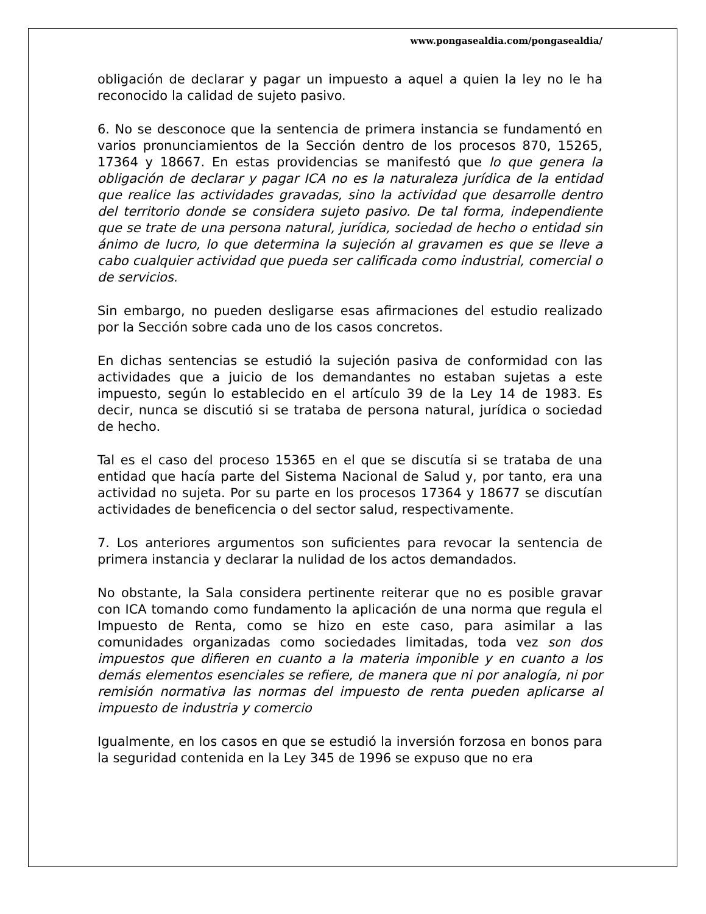www.pongasealdia.com/pongasealdia/
obligación de declarar y pagar un impuesto a aquel a quien la ley no le ha reconocido la calidad de sujeto pasivo.
6. No se desconoce que la sentencia de primera instancia se fundamentó en varios pronunciamientos de la Sección dentro de los procesos 870, 15265, 17364 y 18667. En estas providencias se manifestó que lo que genera la obligación de declarar y pagar ICA no es la naturaleza jurídica de la entidad que realice las actividades gravadas, sino la actividad que desarrolle dentro del territorio donde se considera sujeto pasivo. De tal forma, independiente que se trate de una persona natural, jurídica, sociedad de hecho o entidad sin ánimo de lucro, lo que determina la sujeción al gravamen es que se lleve a cabo cualquier actividad que pueda ser calificada como industrial, comercial o de servicios.
Sin embargo, no pueden desligarse esas afirmaciones del estudio realizado por la Sección sobre cada uno de los casos concretos.
En dichas sentencias se estudió la sujeción pasiva de conformidad con las actividades que a juicio de los demandantes no estaban sujetas a este impuesto, según lo establecido en el artículo 39 de la Ley 14 de 1983. Es decir, nunca se discutió si se trataba de persona natural, jurídica o sociedad de hecho.
Tal es el caso del proceso 15365 en el que se discutía si se trataba de una entidad que hacía parte del Sistema Nacional de Salud y, por tanto, era una actividad no sujeta. Por su parte en los procesos 17364 y 18677 se discutían actividades de beneficencia o del sector salud, respectivamente.
7. Los anteriores argumentos son suficientes para revocar la sentencia de primera instancia y declarar la nulidad de los actos demandados.
No obstante, la Sala considera pertinente reiterar que no es posible gravar con ICA tomando como fundamento la aplicación de una norma que regula el Impuesto de Renta, como se hizo en este caso, para asimilar a las comunidades organizadas como sociedades limitadas, toda vez son dos impuestos que difieren en cuanto a la materia imponible y en cuanto a los demás elementos esenciales se refiere, de manera que ni por analogía, ni por remisión normativa las normas del impuesto de renta pueden aplicarse al impuesto de industria y comercio
Igualmente, en los casos en que se estudió la inversión forzosa en bonos para la seguridad contenida en la Ley 345 de 1996 se expuso que no era